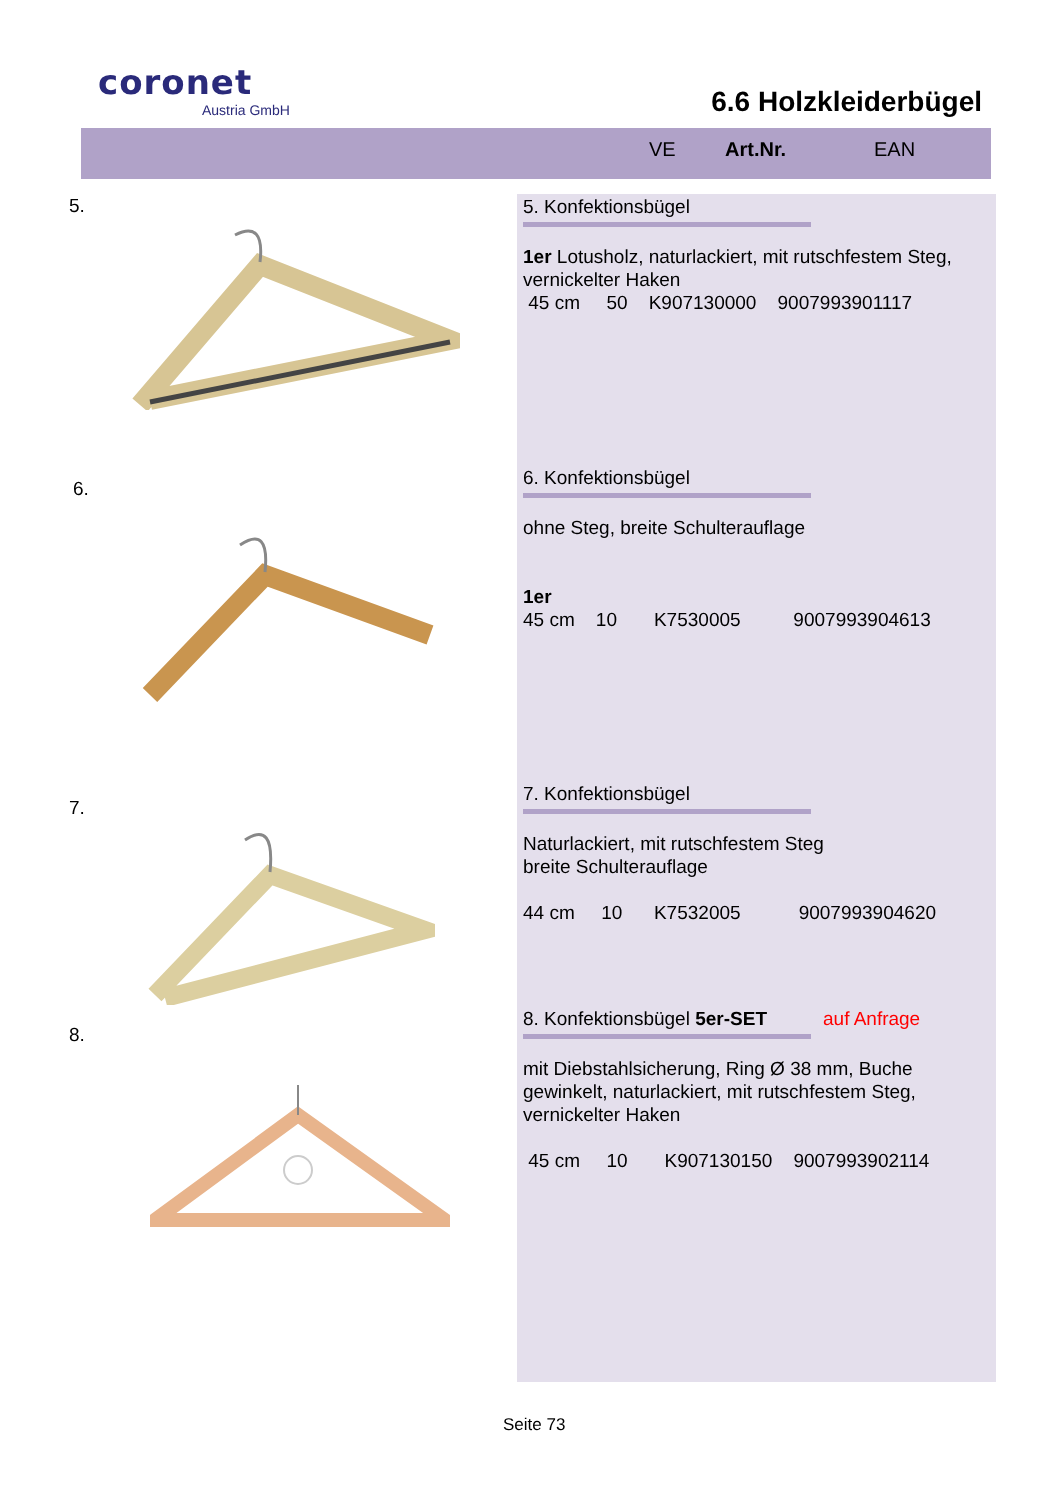coronet
Austria GmbH
6.6 Holzkleiderbügel
VE Art.Nr. EAN
5.
5. Konfektionsbügel
1er Lotusholz, naturlackiert, mit rutschfestem Steg, vernickelter Haken
45 cm 50 K907130000 9007993901117
6.
6. Konfektionsbügel
ohne Steg, breite Schulterauflage
1er
45 cm 10 K7530005 9007993904613
7.
7. Konfektionsbügel
Naturlackiert, mit rutschfestem Steg
breite Schulterauflage
44 cm 10 K7532005 9007993904620
8.
8. Konfektionsbügel 5er-SET auf Anfrage
mit Diebstahlsicherung, Ring Ø 38 mm, Buche gewinkelt, naturlackiert, mit rutschfestem Steg, vernickelter Haken
45 cm 10 K907130150 9007993902114
Seite 73